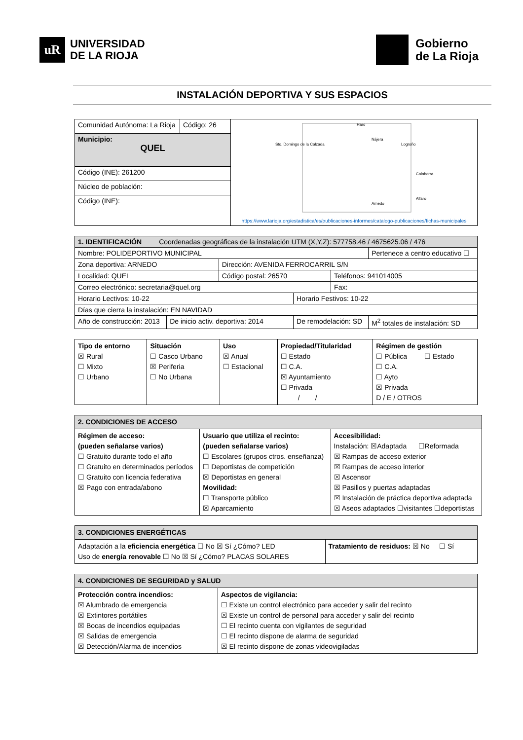uR
UNIVERSIDAD
DE LA RIOJA
Gobierno
de La Rioja
INSTALACIÓN DEPORTIVA Y SUS ESPACIOS
| Comunidad Autónoma: La Rioja | Código: 26 | Sto. Domingo de la Calzada Haro Nájera Logroño Calahorra Alfaro Arnedo https://www.larioja.org/estadistica/es/publicaciones-informes/catalogo-publicaciones/fichas-municipales |
| Municipio: QUEL | | |
| Código (INE): 261200 | | |
| Núcleo de población: | | |
| Código (INE): | | |
| 1. IDENTIFICACIÓN Coordenadas geográficas de la instalación UTM (X,Y,Z): 577758.46 / 4675625.06 / 476 | | | | | | |
| Nombre: POLIDEPORTIVO MUNICIPAL | | | | | | Pertenece a centro educativo ☐ |
| Zona deportiva: ARNEDO | | Dirección: AVENIDA FERROCARRIL S/N | | | | |
| Localidad: QUEL | | Código postal: 26570 | | Teléfonos: 941014005 | | |
| Correo electrónico: secretaria@quel.org | | | | Fax: | | |
| Horario Lectivos: 10-22 | | | Horario Festivos: 10-22 | | | |
| Días que cierra la instalación: EN NAVIDAD | | | | | | |
| Año de construcción: 2013 | De inicio activ. deportiva: 2014 | | De remodelación: SD | | M<sup>2</sup> totales de instalación: SD | |
| Tipo de entorno ☒ Rural ☐ Mixto ☐ Urbano | Situación ☐ Casco Urbano ☒ Periferia ☐ No Urbana | Uso ☒ Anual ☐ Estacional | Propiedad/Titularidad ☐ Estado ☐ C.A. ☒ Ayuntamiento ☐ Privada / / | Régimen de gestión ☐ Pública ☐ Estado ☐ C.A. ☐ Ayto ☒ Privada D / E / OTROS |
| 2. CONDICIONES DE ACCESO | | |
| Régimen de acceso: (pueden señalarse varios) ☐ Gratuito durante todo el año ☐ Gratuito en determinados períodos ☐ Gratuito con licencia federativa ☒ Pago con entrada/abono | Usuario que utiliza el recinto: (pueden señalarse varios) ☐ Escolares (grupos ctros. enseñanza) ☐ Deportistas de competición ☒ Deportistas en general Movilidad: ☐ Transporte público ☒ Aparcamiento | Accesibilidad: Instalación: ☒Adaptada ☐Reformada ☒ Rampas de acceso exterior ☒ Rampas de acceso interior ☒ Ascensor ☒ Pasillos y puertas adaptadas ☒ Instalación de práctica deportiva adaptada ☒ Aseos adaptados ☐visitantes ☐deportistas |
| 3. CONDICIONES ENERGÉTICAS | |
| Adaptación a la eficiencia energética ☐ No ☒ Sí ¿Cómo? LED Uso de energía renovable ☐ No ☒ Sí ¿Cómo? PLACAS SOLARES | Tratamiento de residuos: ☒ No ☐ Sí |
| 4. CONDICIONES DE SEGURIDAD y SALUD | |
| Protección contra incendios: ☒ Alumbrado de emergencia ☒ Extintores portátiles ☒ Bocas de incendios equipadas ☒ Salidas de emergencia ☒ Detección/Alarma de incendios | Aspectos de vigilancia: ☐ Existe un control electrónico para acceder y salir del recinto ☒ Existe un control de personal para acceder y salir del recinto ☐ El recinto cuenta con vigilantes de seguridad ☐ El recinto dispone de alarma de seguridad ☒ El recinto dispone de zonas videovigiladas |